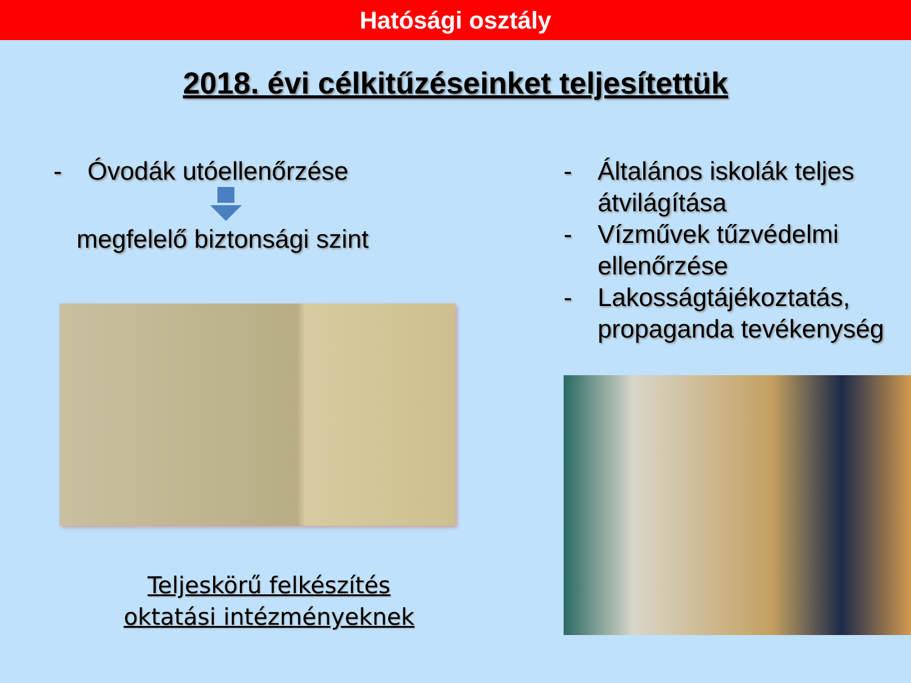Hatósági osztály
2018. évi célkitűzéseinket teljesítettük
- Óvodák utóellenőrzése
megfelelő biztonsági szint
Teljeskörű felkészítés oktatási intézményeknek
- Általános iskolák teljes átvilágítása
- Vízművek tűzvédelmi ellenőrzése
- Lakosságtájékoztatás, propaganda tevékenység